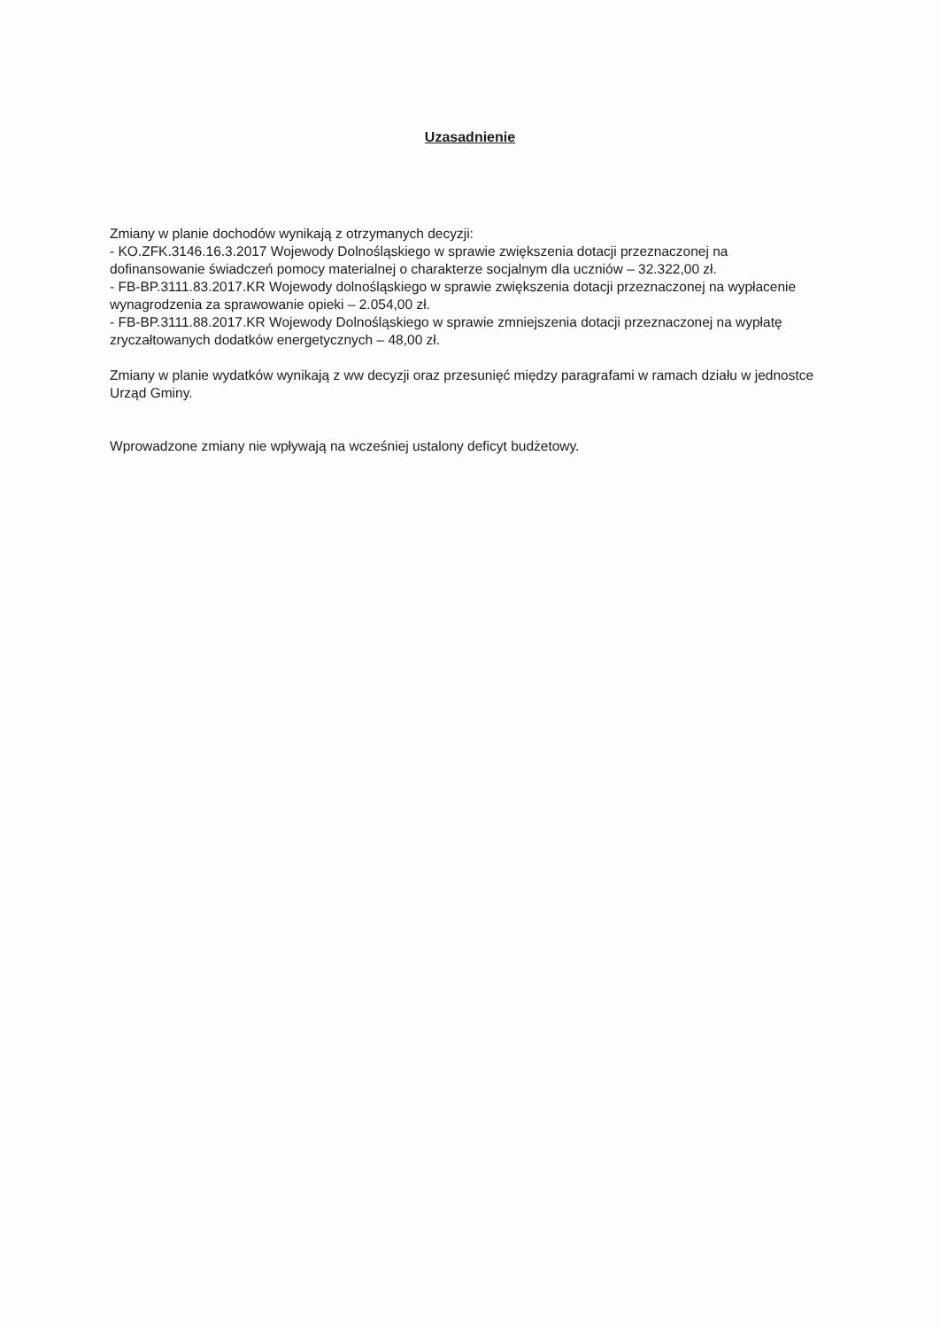Uzasadnienie
Zmiany w planie dochodów wynikają z otrzymanych decyzji:
- KO.ZFK.3146.16.3.2017 Wojewody Dolnośląskiego w sprawie zwiększenia dotacji przeznaczonej na dofinansowanie świadczeń pomocy materialnej o charakterze socjalnym dla uczniów – 32.322,00 zł.
- FB-BP.3111.83.2017.KR Wojewody dolnośląskiego w sprawie zwiększenia dotacji przeznaczonej na wypłacenie wynagrodzenia za sprawowanie opieki – 2.054,00 zł.
- FB-BP.3111.88.2017.KR Wojewody Dolnośląskiego w sprawie zmniejszenia dotacji przeznaczonej na wypłatę zryczałtowanych dodatków energetycznych – 48,00 zł.
Zmiany w planie wydatków wynikają z ww decyzji oraz przesunięć między paragrafami w ramach działu w jednostce Urząd Gminy.
Wprowadzone zmiany nie wpływają na wcześniej ustalony deficyt budżetowy.